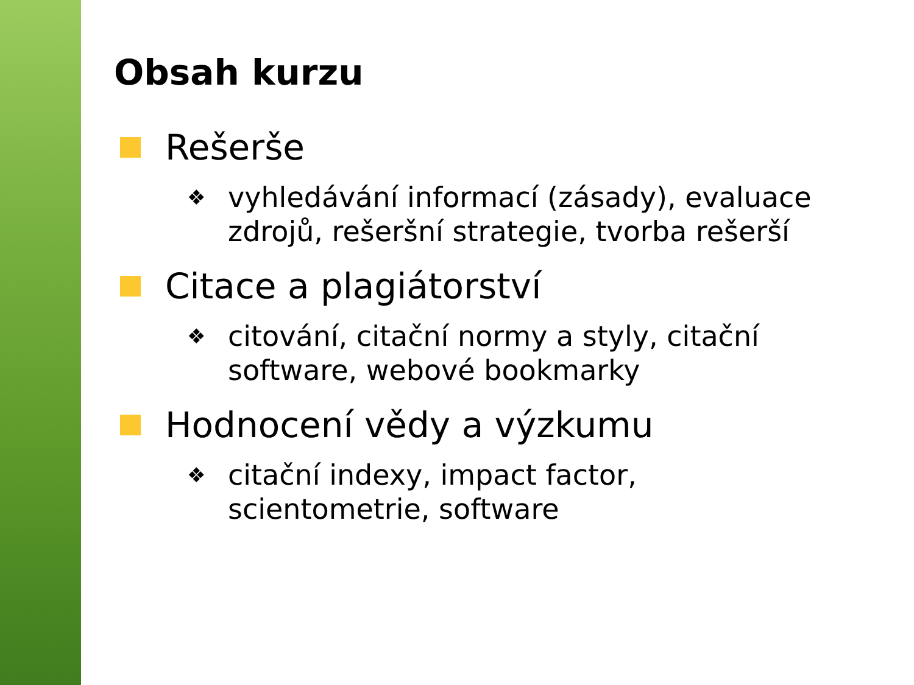Obsah kurzu
Rešerše
❖ vyhledávání informací (zásady), evaluace zdrojů, rešeršní strategie, tvorba rešerší
Citace a plagiátorství
❖ citování, citační normy a styly, citační software, webové bookmarky
Hodnocení vědy a výzkumu
❖ citační indexy, impact factor,
scientometrie, software